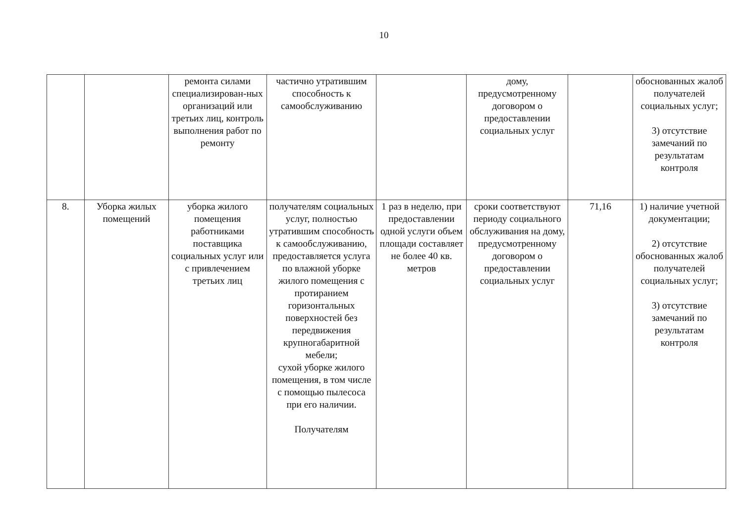10
| | | ремонта силами специализирован-ных организаций или третьих лиц, контроль выполнения работ по ремонту | частично утратившим способность к самообслуживанию | | дому, предусмотренному договором о предоставлении социальных услуг | | обоснованных жалоб получателей социальных услуг; 3) отсутствие замечаний по результатам контроля |
| 8. | Уборка жилых помещений | уборка жилого помещения работниками поставщика социальных услуг или с привлечением третьих лиц | получателям социальных услуг, полностью утратившим способность к самообслуживанию, предоставляется услуга по влажной уборке жилого помещения с протиранием горизонтальных поверхностей без передвижения крупногабаритной мебели; сухой уборке жилого помещения, в том числе с помощью пылесоса при его наличии. Получателям | 1 раз в неделю, при предоставлении одной услуги объем площади составляет не более 40 кв. метров | сроки соответствуют периоду социального обслуживания на дому, предусмотренному договором о предоставлении социальных услуг | 71,16 | 1) наличие учетной документации; 2) отсутствие обоснованных жалоб получателей социальных услуг; 3) отсутствие замечаний по результатам контроля |